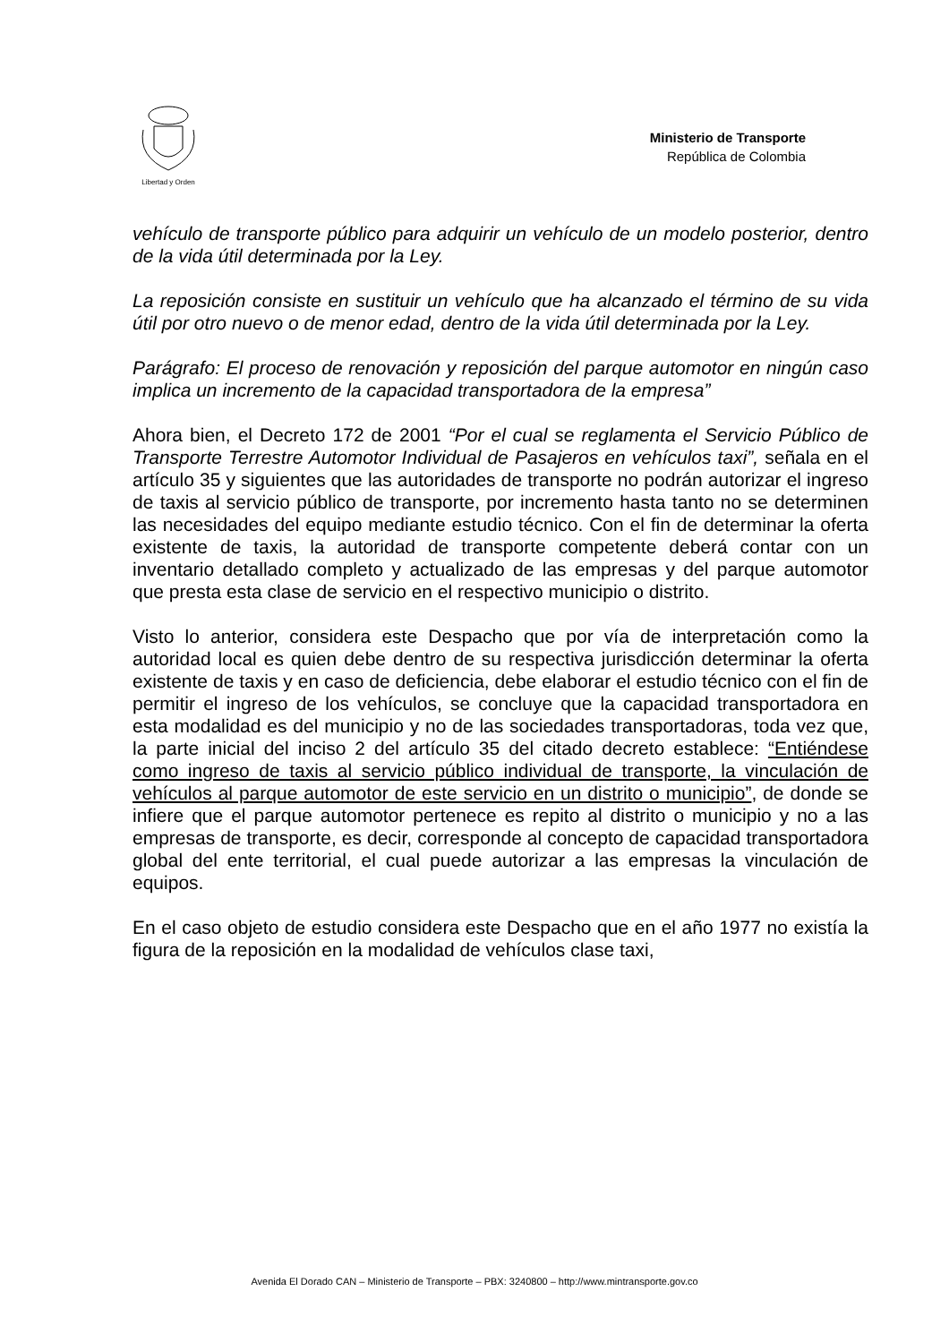Libertad y Orden
Ministerio de Transporte
República de Colombia
vehículo de transporte público para adquirir un vehículo de un modelo posterior, dentro de la vida útil determinada por la Ley.
La reposición consiste en sustituir un vehículo que ha alcanzado el término de su vida útil por otro nuevo o de menor edad, dentro de la vida útil determinada por la Ley.
Parágrafo: El proceso de renovación y reposición del parque automotor en ningún caso implica un incremento de la capacidad transportadora de la empresa”
Ahora bien, el Decreto 172 de 2001 “Por el cual se reglamenta el Servicio Público de Transporte Terrestre Automotor Individual de Pasajeros en vehículos taxi”, señala en el artículo 35 y siguientes que las autoridades de transporte no podrán autorizar el ingreso de taxis al servicio público de transporte, por incremento hasta tanto no se determinen las necesidades del equipo mediante estudio técnico. Con el fin de determinar la oferta existente de taxis, la autoridad de transporte competente deberá contar con un inventario detallado completo y actualizado de las empresas y del parque automotor que presta esta clase de servicio en el respectivo municipio o distrito.
Visto lo anterior, considera este Despacho que por vía de interpretación como la autoridad local es quien debe dentro de su respectiva jurisdicción determinar la oferta existente de taxis y en caso de deficiencia, debe elaborar el estudio técnico con el fin de permitir el ingreso de los vehículos, se concluye que la capacidad transportadora en esta modalidad es del municipio y no de las sociedades transportadoras, toda vez que, la parte inicial del inciso 2 del artículo 35 del citado decreto establece: “Entiéndese como ingreso de taxis al servicio público individual de transporte, la vinculación de vehículos al parque automotor de este servicio en un distrito o municipio”, de donde se infiere que el parque automotor pertenece es repito al distrito o municipio y no a las empresas de transporte, es decir, corresponde al concepto de capacidad transportadora global del ente territorial, el cual puede autorizar a las empresas la vinculación de equipos.
En el caso objeto de estudio considera este Despacho que en el año 1977 no existía la figura de la reposición en la modalidad de vehículos clase taxi,
Avenida El Dorado CAN – Ministerio de Transporte – PBX: 3240800 – http://www.mintransporte.gov.co